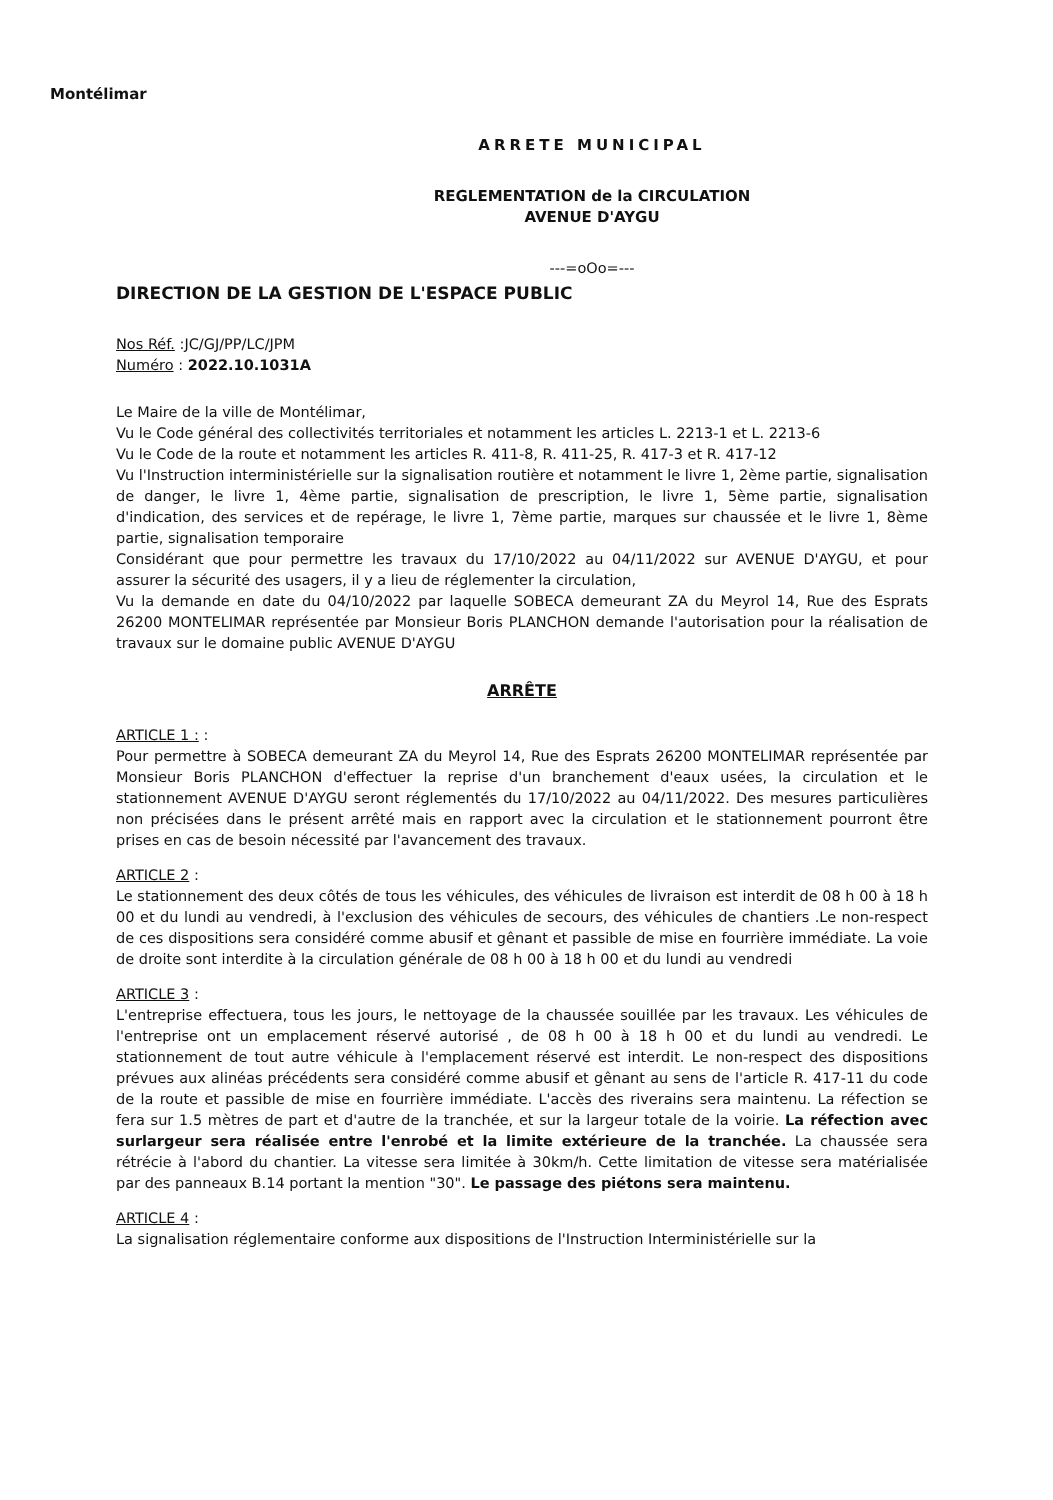Montélimar
ARRETE MUNICIPAL
REGLEMENTATION de la CIRCULATION
AVENUE D'AYGU
---=oOo=---
DIRECTION DE LA GESTION DE L'ESPACE PUBLIC
Nos Réf. :JC/GJ/PP/LC/JPM
Numéro : 2022.10.1031A
Le Maire de la ville de Montélimar,
Vu le Code général des collectivités territoriales et notamment les articles L. 2213-1 et L. 2213-6
Vu le Code de la route et notamment les articles R. 411-8, R. 411-25, R. 417-3 et R. 417-12
Vu l'Instruction interministérielle sur la signalisation routière et notamment le livre 1, 2ème partie, signalisation de danger, le livre 1, 4ème partie, signalisation de prescription, le livre 1, 5ème partie, signalisation d'indication, des services et de repérage, le livre 1, 7ème partie, marques sur chaussée et le livre 1, 8ème partie, signalisation temporaire
Considérant que pour permettre les travaux du 17/10/2022 au 04/11/2022 sur AVENUE D'AYGU, et pour assurer la sécurité des usagers, il y a lieu de réglementer la circulation,
Vu la demande en date du 04/10/2022 par laquelle SOBECA demeurant ZA du Meyrol 14, Rue des Esprats 26200 MONTELIMAR représentée par Monsieur Boris PLANCHON demande l'autorisation pour la réalisation de travaux sur le domaine public AVENUE D'AYGU
ARRÊTE
ARTICLE 1 : :
Pour permettre à SOBECA demeurant ZA du Meyrol 14, Rue des Esprats 26200 MONTELIMAR représentée par Monsieur Boris PLANCHON d'effectuer la reprise d'un branchement d'eaux usées, la circulation et le stationnement AVENUE D'AYGU seront réglementés du 17/10/2022 au 04/11/2022. Des mesures particulières non précisées dans le présent arrêté mais en rapport avec la circulation et le stationnement pourront être prises en cas de besoin nécessité par l'avancement des travaux.
ARTICLE 2 :
Le stationnement des deux côtés de tous les véhicules, des véhicules de livraison est interdit de 08 h 00 à 18 h 00 et du lundi au vendredi, à l'exclusion des véhicules de secours, des véhicules de chantiers .Le non-respect de ces dispositions sera considéré comme abusif et gênant et passible de mise en fourrière immédiate. La voie de droite sont interdite à la circulation générale de 08 h 00 à 18 h 00 et du lundi au vendredi
ARTICLE 3 :
L'entreprise effectuera, tous les jours, le nettoyage de la chaussée souillée par les travaux. Les véhicules de l'entreprise ont un emplacement réservé autorisé , de 08 h 00 à 18 h 00 et du lundi au vendredi. Le stationnement de tout autre véhicule à l'emplacement réservé est interdit. Le non-respect des dispositions prévues aux alinéas précédents sera considéré comme abusif et gênant au sens de l'article R. 417-11 du code de la route et passible de mise en fourrière immédiate. L'accès des riverains sera maintenu. La réfection se fera sur 1.5 mètres de part et d'autre de la tranchée, et sur la largeur totale de la voirie. La réfection avec surlargeur sera réalisée entre l'enrobé et la limite extérieure de la tranchée. La chaussée sera rétrécie à l'abord du chantier. La vitesse sera limitée à 30km/h. Cette limitation de vitesse sera matérialisée par des panneaux B.14 portant la mention "30". Le passage des piétons sera maintenu.
ARTICLE 4 :
La signalisation réglementaire conforme aux dispositions de l'Instruction Interministérielle sur la